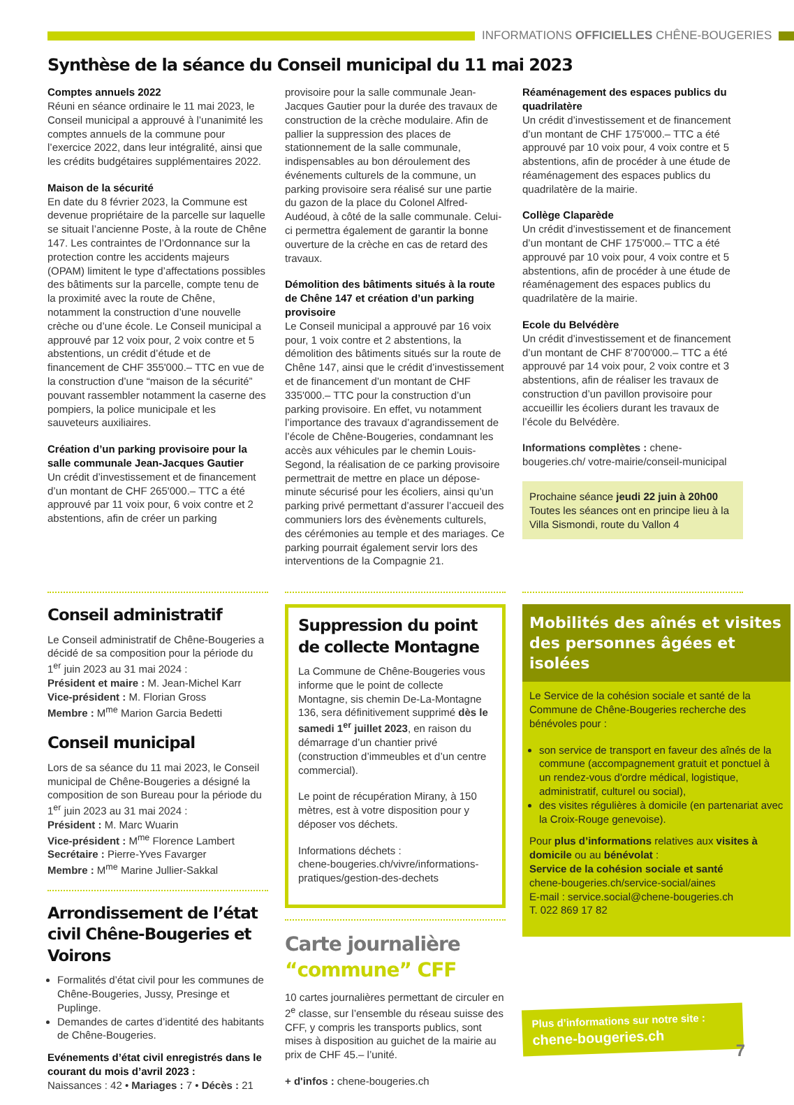INFORMATIONS OFFICIELLES CHÊNE-BOUGERIES
Synthèse de la séance du Conseil municipal du 11 mai 2023
Comptes annuels 2022
Réuni en séance ordinaire le 11 mai 2023, le Conseil municipal a approuvé à l’unanimité les comptes annuels de la commune pour l’exercice 2022, dans leur intégralité, ainsi que les crédits budgétaires supplémentaires 2022.
Maison de la sécurité
En date du 8 février 2023, la Commune est devenue propriétaire de la parcelle sur laquelle se situait l’ancienne Poste, à la route de Chêne 147. Les contraintes de l’Ordonnance sur la protection contre les accidents majeurs (OPAM) limitent le type d’affectations possibles des bâtiments sur la parcelle, compte tenu de la proximité avec la route de Chêne, notamment la construction d’une nouvelle crèche ou d’une école. Le Conseil municipal a approuvé par 12 voix pour, 2 voix contre et 5 abstentions, un crédit d’étude et de financement de CHF 355'000.– TTC en vue de la construction d’une “maison de la sécurité” pouvant rassembler notamment la caserne des pompiers, la police municipale et les sauveteurs auxiliaires.
Création d’un parking provisoire pour la salle communale Jean-Jacques Gautier
Un crédit d’investissement et de financement d’un montant de CHF 265'000.– TTC a été approuvé par 11 voix pour, 6 voix contre et 2 abstentions, afin de créer un parking
provisoire pour la salle communale Jean-Jacques Gautier pour la durée des travaux de construction de la crèche modulaire. Afin de pallier la suppression des places de stationnement de la salle communale, indispensables au bon déroulement des événements culturels de la commune, un parking provisoire sera réalisé sur une partie du gazon de la place du Colonel Alfred-Audéoud, à côté de la salle communale. Celui-ci permettra également de garantir la bonne ouverture de la crèche en cas de retard des travaux.
Démolition des bâtiments situés à la route de Chêne 147 et création d’un parking provisoire
Le Conseil municipal a approuvé par 16 voix pour, 1 voix contre et 2 abstentions, la démolition des bâtiments situés sur la route de Chêne 147, ainsi que le crédit d’investissement et de financement d’un montant de CHF 335'000.– TTC pour la construction d’un parking provisoire. En effet, vu notamment l’importance des travaux d’agrandissement de l’école de Chêne-Bougeries, condamnant les accès aux véhicules par le chemin Louis-Segond, la réalisation de ce parking provisoire permettrait de mettre en place un dépose-minute sécurisé pour les écoliers, ainsi qu’un parking privé permettant d’assurer l’accueil des communiers lors des évènements culturels, des cérémonies au temple et des mariages. Ce parking pourrait également servir lors des interventions de la Compagnie 21.
Réaménagement des espaces publics du quadrilatère
Un crédit d’investissement et de financement d’un montant de CHF 175'000.– TTC a été approuvé par 10 voix pour, 4 voix contre et 5 abstentions, afin de procéder à une étude de réaménagement des espaces publics du quadrilatère de la mairie.
Collège Claparède
Un crédit d’investissement et de financement d’un montant de CHF 175'000.– TTC a été approuvé par 10 voix pour, 4 voix contre et 5 abstentions, afin de procéder à une étude de réaménagement des espaces publics du quadrilatère de la mairie.
Ecole du Belvédère
Un crédit d’investissement et de financement d’un montant de CHF 8'700'000.– TTC a été approuvé par 14 voix pour, 2 voix contre et 3 abstentions, afin de réaliser les travaux de construction d’un pavillon provisoire pour accueillir les écoliers durant les travaux de l’école du Belvédère.
Informations complètes : chene-bougeries.ch/ votre-mairie/conseil-municipal
Prochaine séance jeudi 22 juin à 20h00
Toutes les séances ont en principe lieu à la Villa Sismondi, route du Vallon 4
Conseil administratif
Le Conseil administratif de Chêne-Bougeries a décidé de sa composition pour la période du 1<sup>er</sup> juin 2023 au 31 mai 2024 :
Président et maire : M. Jean-Michel Karr
Vice-président : M. Florian Gross
Membre : M<sup>me</sup> Marion Garcia Bedetti
Conseil municipal
Lors de sa séance du 11 mai 2023, le Conseil municipal de Chêne-Bougeries a désigné la composition de son Bureau pour la période du 1<sup>er</sup> juin 2023 au 31 mai 2024 :
Président : M. Marc Wuarin
Vice-président : M<sup>me</sup> Florence Lambert
Secrétaire : Pierre-Yves Favarger
Membre : M<sup>me</sup> Marine Jullier-Sakkal
Arrondissement de l’état civil Chêne-Bougeries et Voirons
Formalités d’état civil pour les communes de Chêne-Bougeries, Jussy, Presinge et Puplinge.
Demandes de cartes d’identité des habitants de Chêne-Bougeries.
Evénements d’état civil enregistrés dans le courant du mois d’avril 2023 :
Naissances : 42 • Mariages : 7 • Décès : 21
Suppression du point de collecte Montagne
La Commune de Chêne-Bougeries vous informe que le point de collecte Montagne, sis chemin De-La-Montagne 136, sera définitivement supprimé dès le samedi 1<sup>er</sup> juillet 2023, en raison du démarrage d’un chantier privé (construction d’immeubles et d’un centre commercial).
Le point de récupération Mirany, à 150 mètres, est à votre disposition pour y déposer vos déchets.
Informations déchets :
chene-bougeries.ch/vivre/informations-pratiques/gestion-des-dechets
Carte journalière “commune” CFF
10 cartes journalières permettant de circuler en 2<sup>e</sup> classe, sur l’ensemble du réseau suisse des CFF, y compris les transports publics, sont mises à disposition au guichet de la mairie au prix de CHF 45.– l’unité.
+ d'infos : chene-bougeries.ch
Mobilités des aînés et visites des personnes âgées et isolées
Le Service de la cohésion sociale et santé de la Commune de Chêne-Bougeries recherche des bénévoles pour :
son service de transport en faveur des aînés de la commune (accompagnement gratuit et ponctuel à un rendez-vous d'ordre médical, logistique, administratif, culturel ou social),
des visites régulières à domicile (en partenariat avec la Croix-Rouge genevoise).
Pour plus d’informations relatives aux visites à domicile ou au bénévolat :
Service de la cohésion sociale et santé
chene-bougeries.ch/service-social/aines
E-mail : service.social@chene-bougeries.ch
T. 022 869 17 82
Plus d’informations sur notre site :
chene-bougeries.ch
7